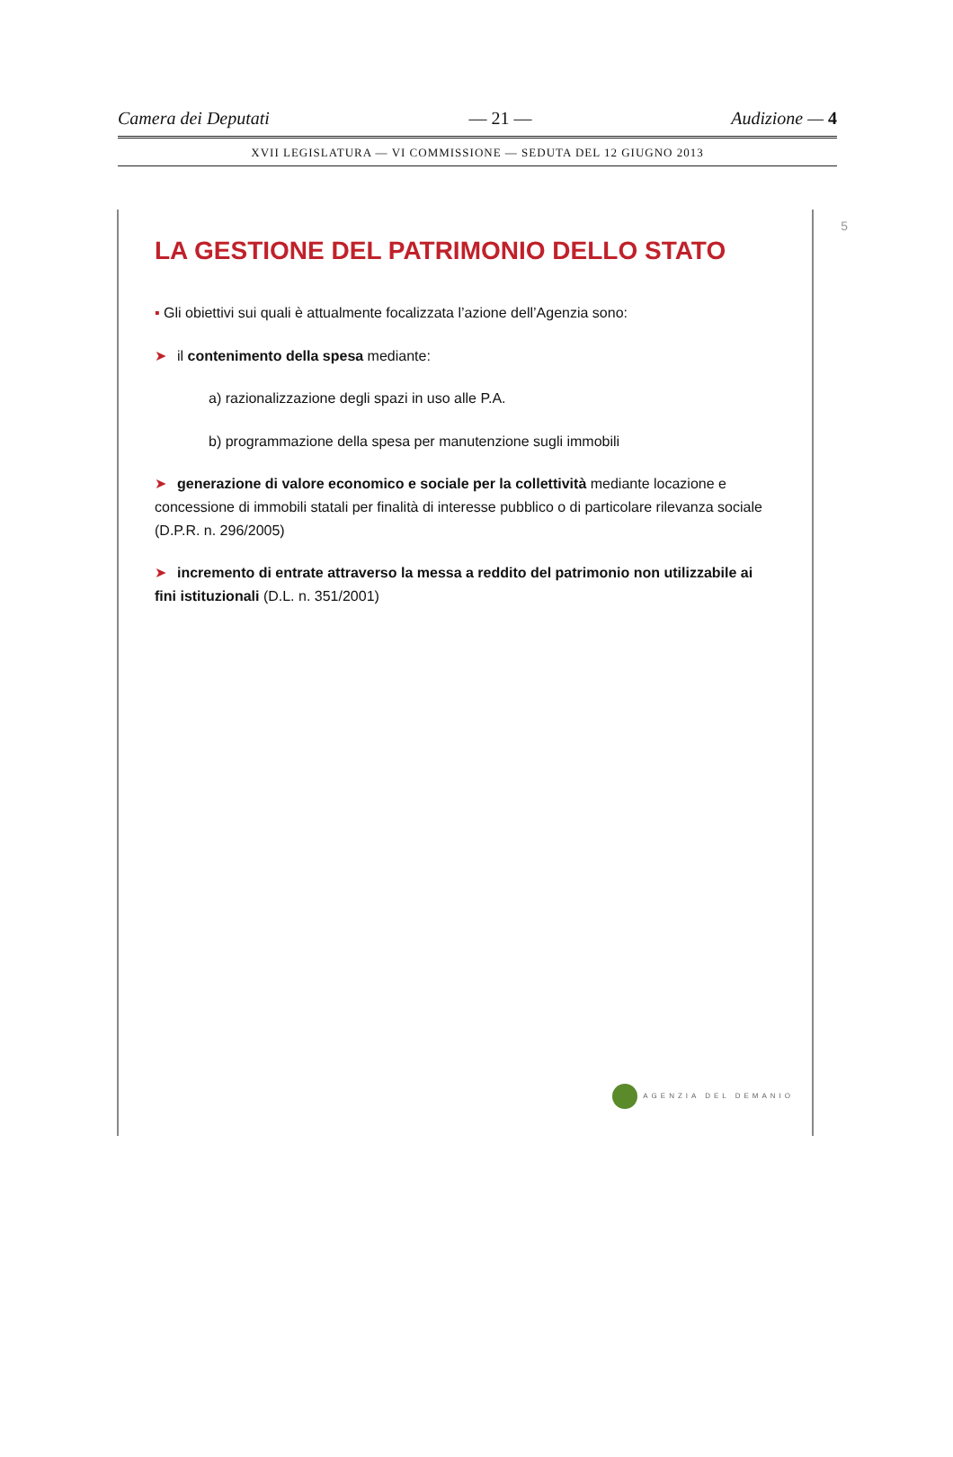Camera dei Deputati — 21 — Audizione — 4
XVII LEGISLATURA — VI COMMISSIONE — SEDUTA DEL 12 GIUGNO 2013
LA GESTIONE DEL PATRIMONIO DELLO STATO
▪ Gli obiettivi sui quali è attualmente focalizzata l’azione dell’Agenzia sono:
➤ il contenimento della spesa mediante:
a) razionalizzazione degli spazi in uso alle P.A.
b) programmazione della spesa per manutenzione sugli immobili
➤ generazione di valore economico e sociale per la collettività mediante locazione e concessione di immobili statali per finalità di interesse pubblico o di particolare rilevanza sociale (D.P.R. n. 296/2005)
➤ incremento di entrate attraverso la messa a reddito del patrimonio non utilizzabile ai fini istituzionali (D.L. n. 351/2001)
5
AGENZIA DEL DEMANIO